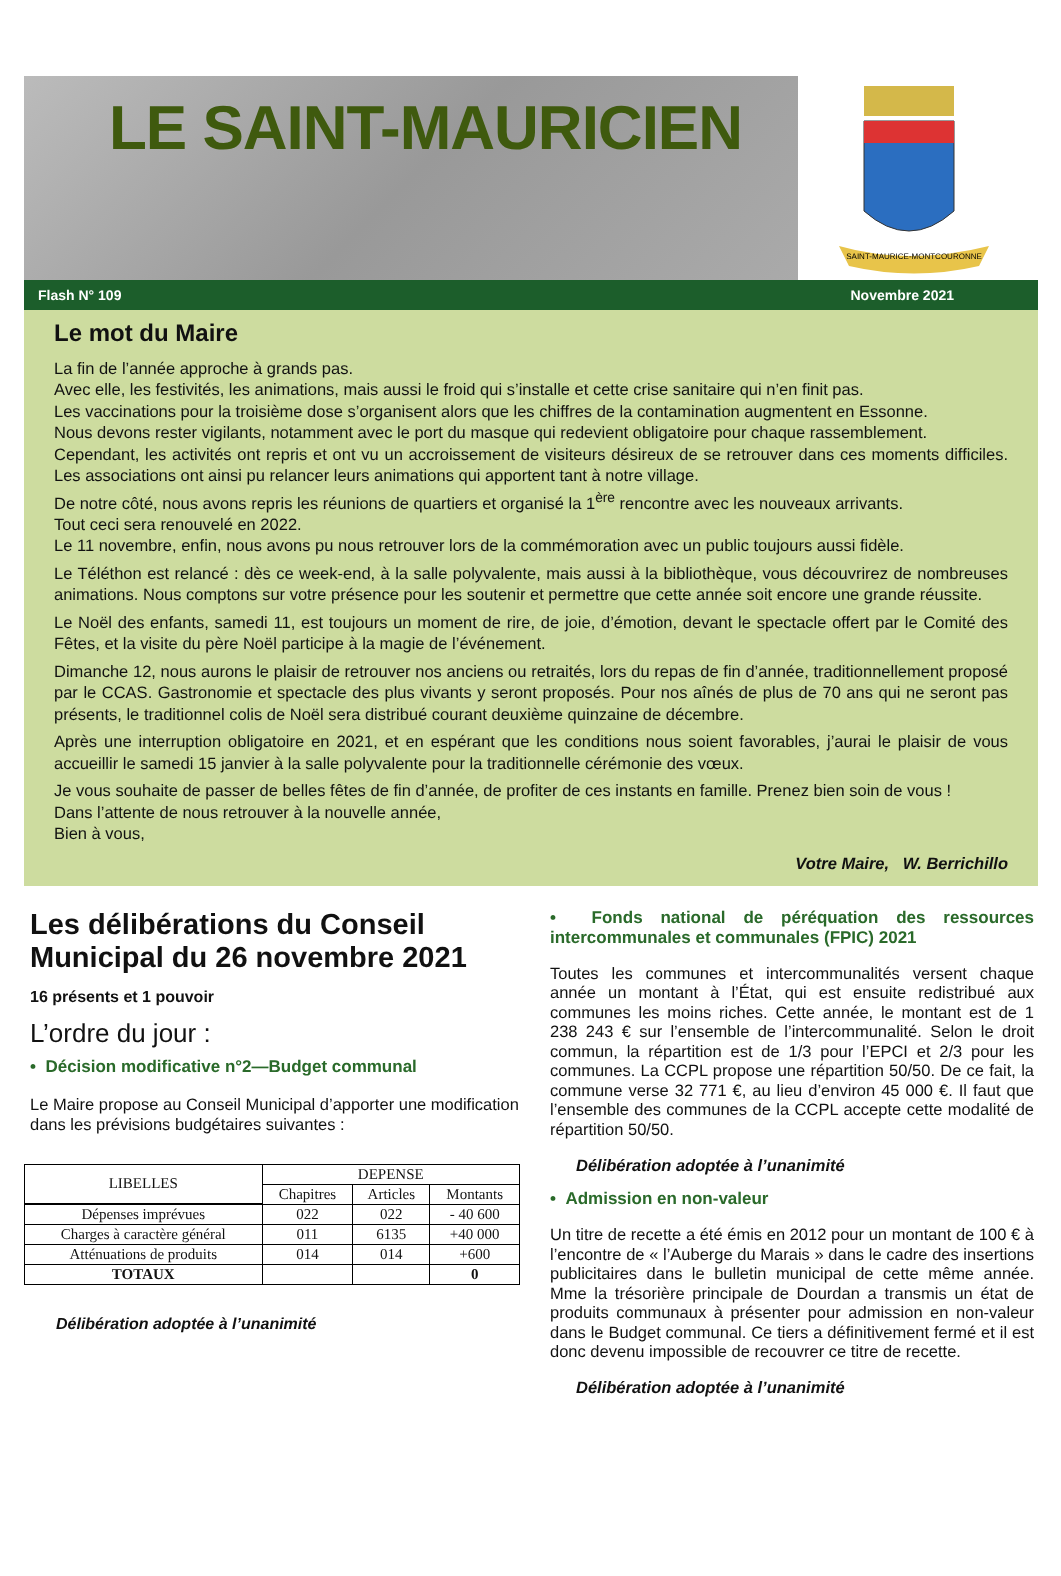LE SAINT-MAURICIEN
SAINT-MAURICE-MONTCOURONNE
Flash N° 109 Novembre 2021
Le mot du Maire
La fin de l’année approche à grands pas.
Avec elle, les festivités, les animations, mais aussi le froid qui s’installe et cette crise sanitaire qui n’en finit pas.
Les vaccinations pour la troisième dose s’organisent alors que les chiffres de la contamination augmentent en Essonne.
Nous devons rester vigilants, notamment avec le port du masque qui redevient obligatoire pour chaque rassemblement.
Cependant, les activités ont repris et ont vu un accroissement de visiteurs désireux de se retrouver dans ces moments difficiles. Les associations ont ainsi pu relancer leurs animations qui apportent tant à notre village.
De notre côté, nous avons repris les réunions de quartiers et organisé la 1<sup>ère</sup> rencontre avec les nouveaux arrivants.
Tout ceci sera renouvelé en 2022.
Le 11 novembre, enfin, nous avons pu nous retrouver lors de la commémoration avec un public toujours aussi fidèle.
Le Téléthon est relancé : dès ce week-end, à la salle polyvalente, mais aussi à la bibliothèque, vous découvrirez de nombreuses animations. Nous comptons sur votre présence pour les soutenir et permettre que cette année soit encore une grande réussite.
Le Noël des enfants, samedi 11, est toujours un moment de rire, de joie, d’émotion, devant le spectacle offert par le Comité des Fêtes, et la visite du père Noël participe à la magie de l’événement.
Dimanche 12, nous aurons le plaisir de retrouver nos anciens ou retraités, lors du repas de fin d’année, traditionnellement proposé par le CCAS. Gastronomie et spectacle des plus vivants y seront proposés. Pour nos aînés de plus de 70 ans qui ne seront pas présents, le traditionnel colis de Noël sera distribué courant deuxième quinzaine de décembre.
Après une interruption obligatoire en 2021, et en espérant que les conditions nous soient favorables, j’aurai le plaisir de vous accueillir le samedi 15 janvier à la salle polyvalente pour la traditionnelle cérémonie des vœux.
Je vous souhaite de passer de belles fêtes de fin d’année, de profiter de ces instants en famille. Prenez bien soin de vous !
Dans l’attente de nous retrouver à la nouvelle année,
Bien à vous,
Votre Maire, W. Berrichillo
Les délibérations du Conseil Municipal du 26 novembre 2021
16 présents et 1 pouvoir
L’ordre du jour :
• Décision modificative n°2—Budget communal
Le Maire propose au Conseil Municipal d’apporter une modification dans les prévisions budgétaires suivantes :
| LIBELLES | DEPENSE | | |
| --- | --- | --- | --- |
| | Chapitres | Articles | Montants |
| Dépenses imprévues | 022 | 022 | - 40 600 |
| Charges à caractère général | 011 | 6135 | +40 000 |
| Atténuations de produits | 014 | 014 | +600 |
| TOTAUX | | | 0 |
Délibération adoptée à l’unanimité
• Fonds national de péréquation des ressources intercommunales et communales (FPIC) 2021
Toutes les communes et intercommunalités versent chaque année un montant à l’État, qui est ensuite redistribué aux communes les moins riches. Cette année, le montant est de 1 238 243 € sur l’ensemble de l’intercommunalité. Selon le droit commun, la répartition est de 1/3 pour l’EPCI et 2/3 pour les communes. La CCPL propose une répartition 50/50. De ce fait, la commune verse 32 771 €, au lieu d’environ 45 000 €. Il faut que l’ensemble des communes de la CCPL accepte cette modalité de répartition 50/50.
Délibération adoptée à l’unanimité
• Admission en non-valeur
Un titre de recette a été émis en 2012 pour un montant de 100 € à l’encontre de « l’Auberge du Marais » dans le cadre des insertions publicitaires dans le bulletin municipal de cette même année. Mme la trésorière principale de Dourdan a transmis un état de produits communaux à présenter pour admission en non-valeur dans le Budget communal. Ce tiers a définitivement fermé et il est donc devenu impossible de recouvrer ce titre de recette.
Délibération adoptée à l’unanimité